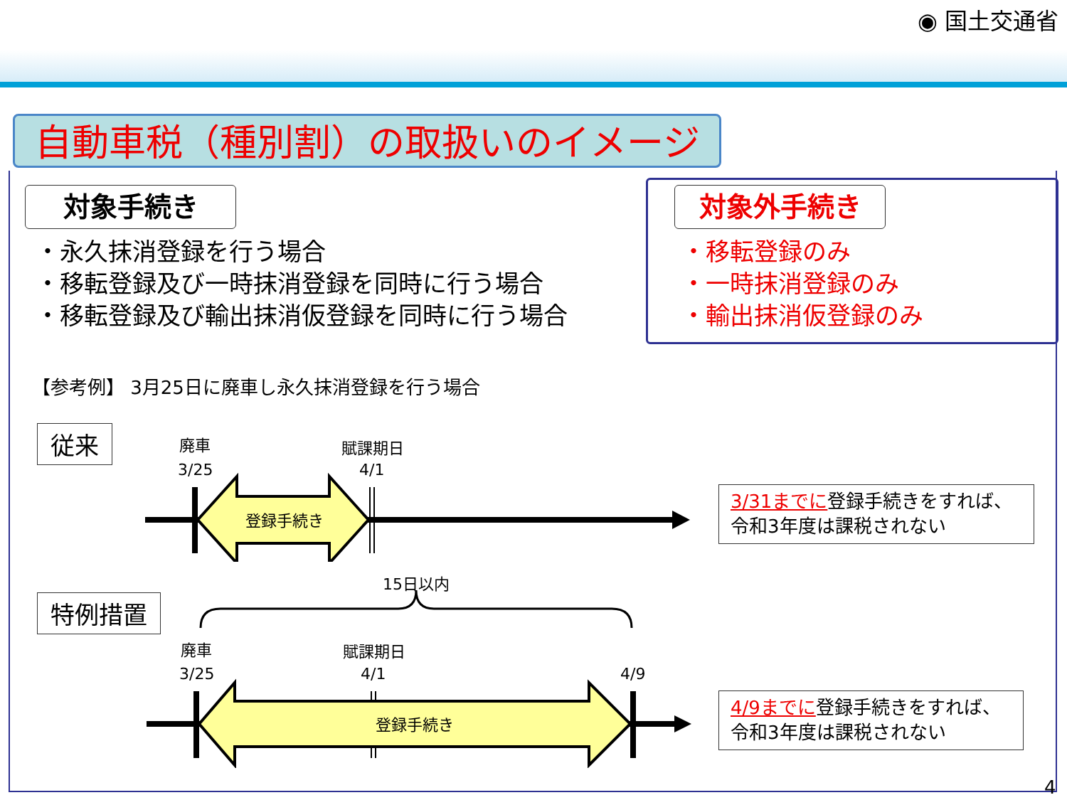◉ 国土交通省
自動車税（種別割）の取扱いのイメージ
対象手続き
・永久抹消登録を行う場合
・移転登録及び一時抹消登録を同時に行う場合
・移転登録及び輸出抹消仮登録を同時に行う場合
対象外手続き
・移転登録のみ
・一時抹消登録のみ
・輸出抹消仮登録のみ
【参考例】 3月25日に廃車し永久抹消登録を行う場合
従来 廃車
3/25
賦課期日
4/1
登録手続き
3/31までに登録手続きをすれば、
令和3年度は課税されない
特例措置
15日以内
廃車
3/25
賦課期日
4/1 4/9
登録手続き
4/9までに登録手続きをすれば、
令和3年度は課税されない
4